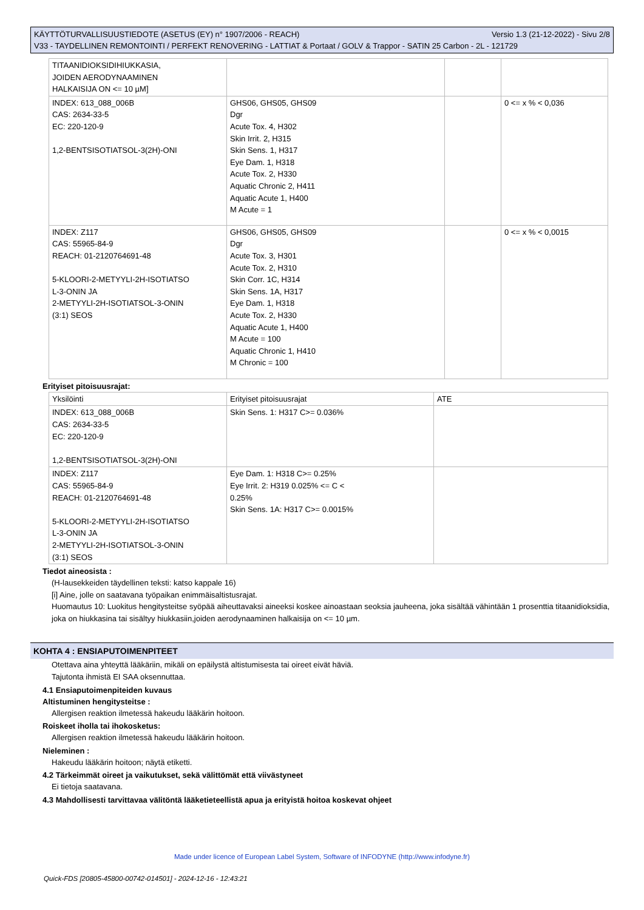KÄYTTÖTURVALLISUUSTIEDOTE (ASETUS (EY) n° 1907/2006 - REACH) Versio 1.3 (21-12-2022) - Sivu 2/8
V33 - TAYDELLINEN REMONTOINTI / PERFEKT RENOVERING - LATTIAT & Portaat / GOLV & Trappor - SATIN 25 Carbon - 2L - 121729
| TITAANIDIOKSIDIHIUKKASIA, JOIDEN AERODYNAAMINEN HALKAISIJA ON <= 10 µM] | | | |
| INDEX: 613_088_006B CAS: 2634-33-5 EC: 220-120-9 1,2-BENTSISOTIATSOL-3(2H)-ONI | GHS06, GHS05, GHS09 Dgr Acute Tox. 4, H302 Skin Irrit. 2, H315 Skin Sens. 1, H317 Eye Dam. 1, H318 Acute Tox. 2, H330 Aquatic Chronic 2, H411 Aquatic Acute 1, H400 M Acute = 1 | | 0 <= x % < 0,036 |
| INDEX: Z117 CAS: 55965-84-9 REACH: 01-2120764691-48 5-KLOORI-2-METYYLI-2H-ISOTIATSO L-3-ONIN JA 2-METYYLI-2H-ISOTIATSOL-3-ONIN (3:1) SEOS | GHS06, GHS05, GHS09 Dgr Acute Tox. 3, H301 Acute Tox. 2, H310 Skin Corr. 1C, H314 Skin Sens. 1A, H317 Eye Dam. 1, H318 Acute Tox. 2, H330 Aquatic Acute 1, H400 M Acute = 100 Aquatic Chronic 1, H410 M Chronic = 100 | | 0 <= x % < 0,0015 |
Erityiset pitoisuusrajat:
| Yksilöinti | Erityiset pitoisuusrajat | ATE |
| INDEX: 613_088_006B CAS: 2634-33-5 EC: 220-120-9 1,2-BENTSISOTIATSOL-3(2H)-ONI | Skin Sens. 1: H317 C>= 0.036% | |
| INDEX: Z117 CAS: 55965-84-9 REACH: 01-2120764691-48 5-KLOORI-2-METYYLI-2H-ISOTIATSO L-3-ONIN JA 2-METYYLI-2H-ISOTIATSOL-3-ONIN (3:1) SEOS | Eye Dam. 1: H318 C>= 0.25% Eye Irrit. 2: H319 0.025% <= C < 0.25% Skin Sens. 1A: H317 C>= 0.0015% | |
Tiedot aineosista :
(H-lausekkeiden täydellinen teksti: katso kappale 16)
[i] Aine, jolle on saatavana työpaikan enimmäisaltistusrajat.
Huomautus 10: Luokitus hengitysteitse syöpää aiheuttavaksi aineeksi koskee ainoastaan seoksia jauheena, joka sisältää vähintään 1 prosenttia titaanidioksidia, joka on hiukkasina tai sisältyy hiukkasiin,joiden aerodynaaminen halkaisija on <= 10 µm.
KOHTA 4 : ENSIAPUTOIMENPITEET
Otettava aina yhteyttä lääkäriin, mikäli on epäilystä altistumisesta tai oireet eivät häviä.
Tajutonta ihmistä EI SAA oksennuttaa.
4.1 Ensiaputoimenpiteiden kuvaus
Altistuminen hengitysteitse :
Allergisen reaktion ilmetessä hakeudu lääkärin hoitoon.
Roiskeet iholla tai ihokosketus:
Allergisen reaktion ilmetessä hakeudu lääkärin hoitoon.
Nieleminen :
Hakeudu lääkärin hoitoon; näytä etiketti.
4.2 Tärkeimmät oireet ja vaikutukset, sekä välittömät että viivästyneet
Ei tietoja saatavana.
4.3 Mahdollisesti tarvittavaa välitöntä lääketieteellistä apua ja erityistä hoitoa koskevat ohjeet
Made under licence of European Label System, Software of INFODYNE (http://www.infodyne.fr)
Quick-FDS [20805-45800-00742-014501] - 2024-12-16 - 12:43:21